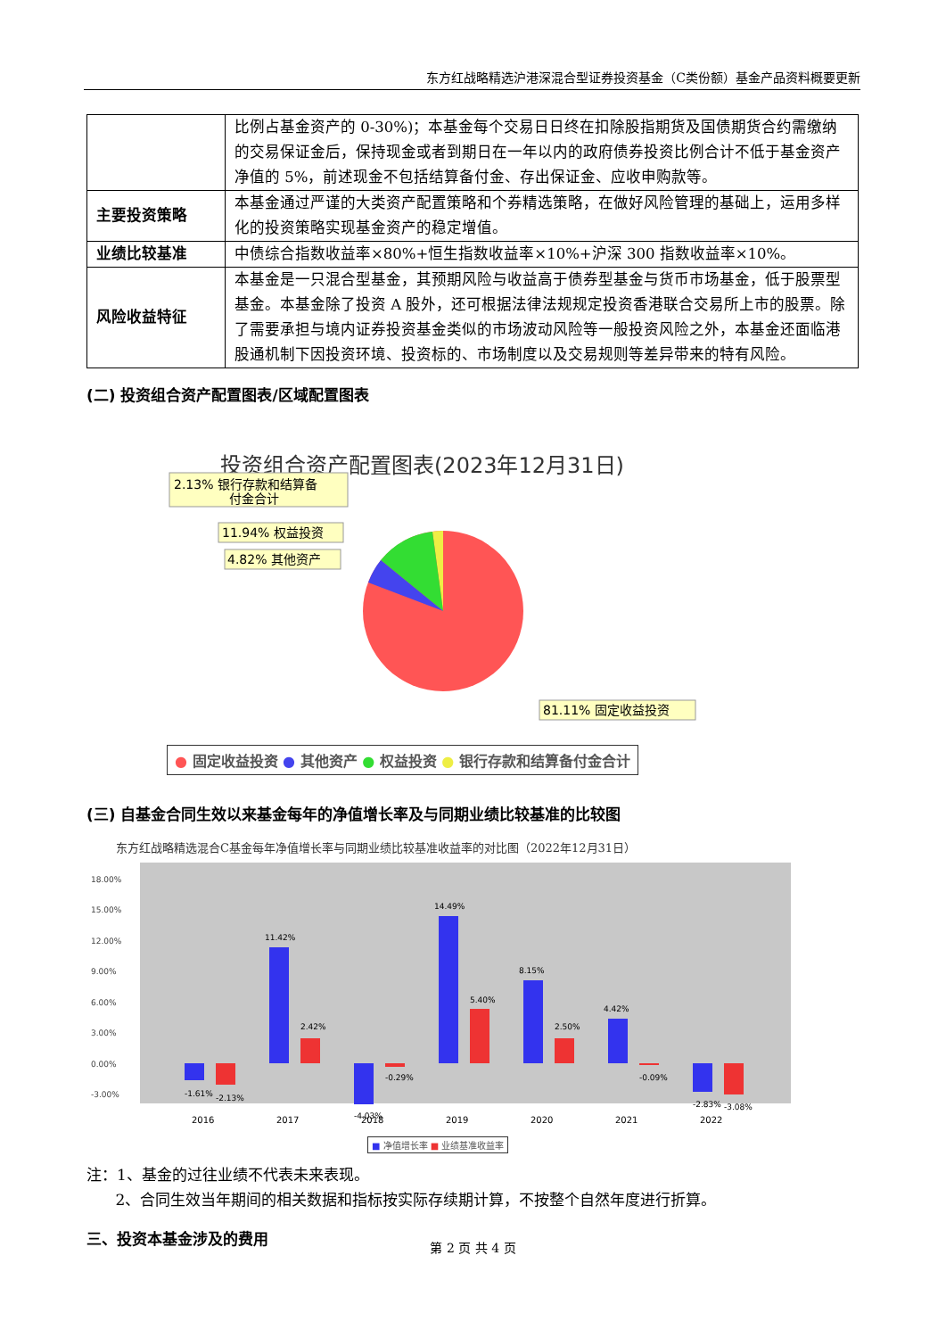东方红战略精选沪港深混合型证券投资基金（C类份额）基金产品资料概要更新
| | 比例占基金资产的 0-30%)；本基金每个交易日日终在扣除股指期货及国债期货合约需缴纳的交易保证金后，保持现金或者到期日在一年以内的政府债券投资比例合计不低于基金资产净值的 5%，前述现金不包括结算备付金、存出保证金、应收申购款等。 |
| 主要投资策略 | 本基金通过严谨的大类资产配置策略和个券精选策略，在做好风险管理的基础上，运用多样化的投资策略实现基金资产的稳定增值。 |
| 业绩比较基准 | 中债综合指数收益率×80%+恒生指数收益率×10%+沪深 300 指数收益率×10%。 |
| 风险收益特征 | 本基金是一只混合型基金，其预期风险与收益高于债券型基金与货币市场基金，低于股票型基金。本基金除了投资 A 股外，还可根据法律法规规定投资香港联合交易所上市的股票。除了需要承担与境内证券投资基金类似的市场波动风险等一般投资风险之外，本基金还面临港股通机制下因投资环境、投资标的、市场制度以及交易规则等差异带来的特有风险。 |
(二) 投资组合资产配置图表/区域配置图表
投资组合资产配置图表(2023年12月31日)
2.13% 银行存款和结算备
付金合计
11.94% 权益投资
4.82% 其他资产
81.11% 固定收益投资
● 固定收益投资 ● 其他资产 ● 权益投资 ● 银行存款和结算备付金合计
(三) 自基金合同生效以来基金每年的净值增长率及与同期业绩比较基准的比较图
东方红战略精选混合C基金每年净值增长率与同期业绩比较基准收益率的对比图（2022年12月31日）
18.00%
15.00%
12.00%
9.00%
6.00%
3.00%
0.00%
-3.00%
2016
2017
2018
2019
2020
2021
2022
-1.61%
-2.13%
11.42%
2.42%
-4.03%
-0.29%
14.49%
5.40%
8.15%
2.50%
4.42%
-0.09%
-2.83%
-3.08%
■ 净值增长率 ■ 业绩基准收益率
注：1、基金的过往业绩不代表未来表现。
2、合同生效当年期间的相关数据和指标按实际存续期计算，不按整个自然年度进行折算。
三、投资本基金涉及的费用
第 2 页 共 4 页